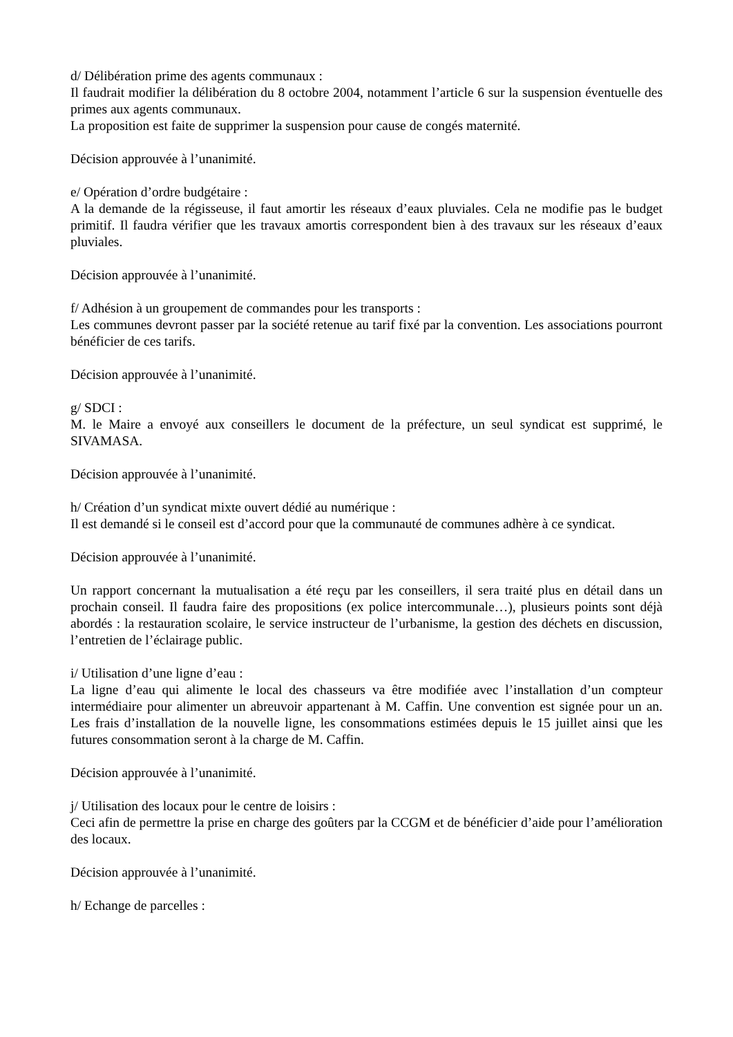d/ Délibération prime des agents communaux :
Il faudrait modifier la délibération du 8 octobre 2004, notamment l’article 6 sur la suspension éventuelle des primes aux agents communaux.
La proposition est faite de supprimer la suspension pour cause de congés maternité.
Décision approuvée à l’unanimité.
e/ Opération d’ordre budgétaire :
A la demande de la régisseuse, il faut amortir les réseaux d’eaux pluviales. Cela ne modifie pas le budget primitif. Il faudra vérifier que les travaux amortis correspondent bien à des travaux sur les réseaux d’eaux pluviales.
Décision approuvée à l’unanimité.
f/ Adhésion à un groupement de commandes pour les transports :
Les communes devront passer par la société retenue au tarif fixé par la convention. Les associations pourront bénéficier de ces tarifs.
Décision approuvée à l’unanimité.
g/ SDCI :
M. le Maire a envoyé aux conseillers le document de la préfecture, un seul syndicat est supprimé, le SIVAMASA.
Décision approuvée à l’unanimité.
h/ Création d’un syndicat mixte ouvert dédié au numérique :
Il est demandé si le conseil est d’accord pour que la communauté de communes adhère à ce syndicat.
Décision approuvée à l’unanimité.
Un rapport concernant la mutualisation a été reçu par les conseillers, il sera traité plus en détail dans un prochain conseil. Il faudra faire des propositions (ex police intercommunale…), plusieurs points sont déjà abordés : la restauration scolaire, le service instructeur de l’urbanisme, la gestion des déchets en discussion, l’entretien de l’éclairage public.
i/ Utilisation d’une ligne d’eau :
La ligne d’eau qui alimente le local des chasseurs va être modifiée avec l’installation d’un compteur intermédiaire pour alimenter un abreuvoir appartenant à M. Caffin. Une convention est signée pour un an. Les frais d’installation de la nouvelle ligne, les consommations estimées depuis le 15 juillet ainsi que les futures consommation seront à la charge de M. Caffin.
Décision approuvée à l’unanimité.
j/ Utilisation des locaux pour le centre de loisirs :
Ceci afin de permettre la prise en charge des goûters par la CCGM et de bénéficier d’aide pour l’amélioration des locaux.
Décision approuvée à l’unanimité.
h/ Echange de parcelles :